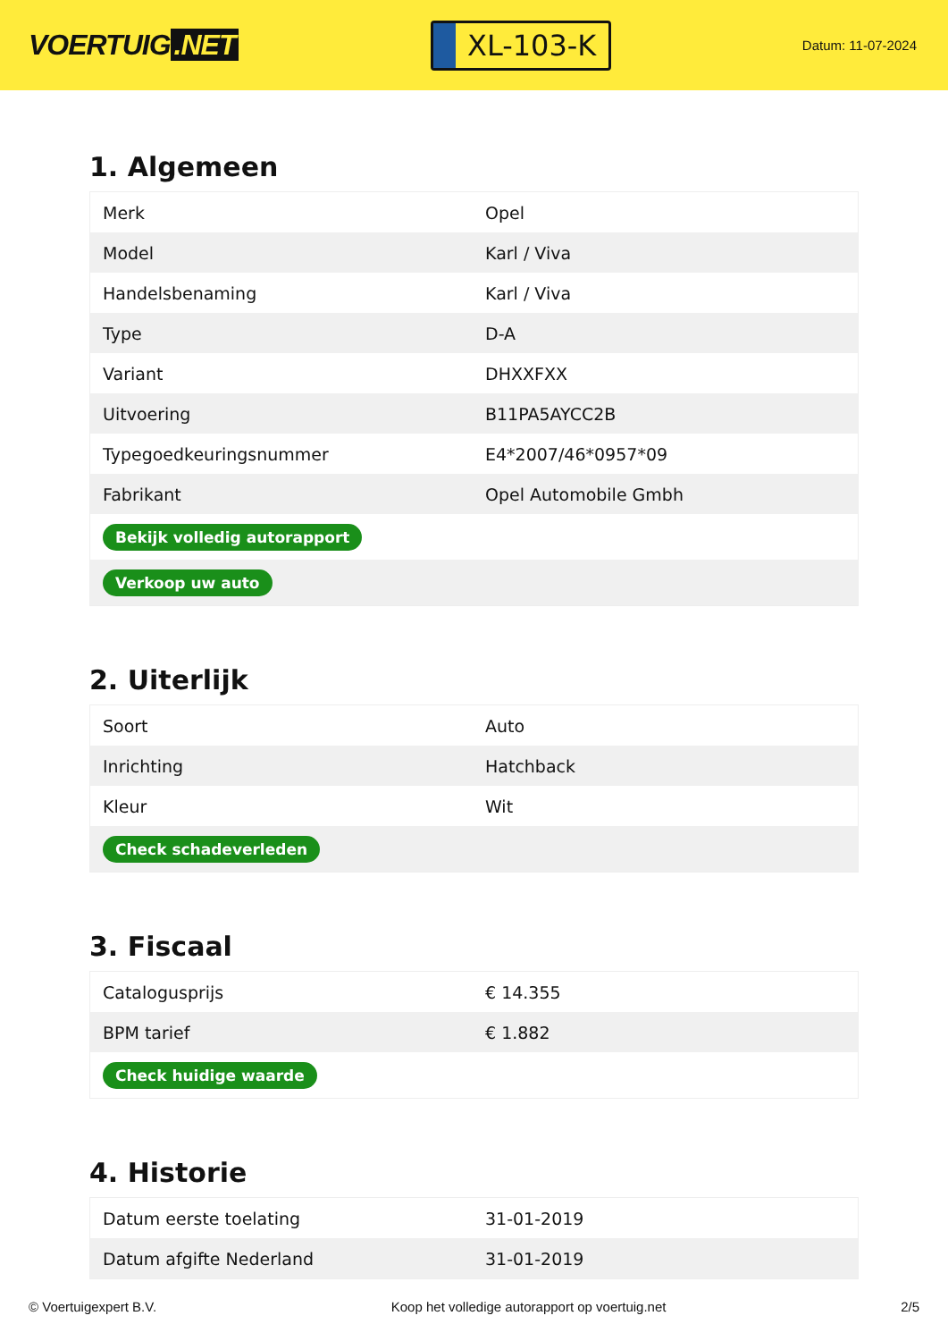VOERTUIG.NET
XL-103-K
Datum: 11-07-2024
1. Algemeen
| Merk | Opel |
| Model | Karl / Viva |
| Handelsbenaming | Karl / Viva |
| Type | D-A |
| Variant | DHXXFXX |
| Uitvoering | B11PA5AYCC2B |
| Typegoedkeuringsnummer | E4*2007/46*0957*09 |
| Fabrikant | Opel Automobile Gmbh |
| Bekijk volledig autorapport | |
| Verkoop uw auto | |
2. Uiterlijk
| Soort | Auto |
| Inrichting | Hatchback |
| Kleur | Wit |
| Check schadeverleden | |
3. Fiscaal
| Catalogusprijs | € 14.355 |
| BPM tarief | € 1.882 |
| Check huidige waarde | |
4. Historie
| Datum eerste toelating | 31-01-2019 |
| Datum afgifte Nederland | 31-01-2019 |
© Voertuigexpert B.V. Koop het volledige autorapport op voertuig.net 2/5